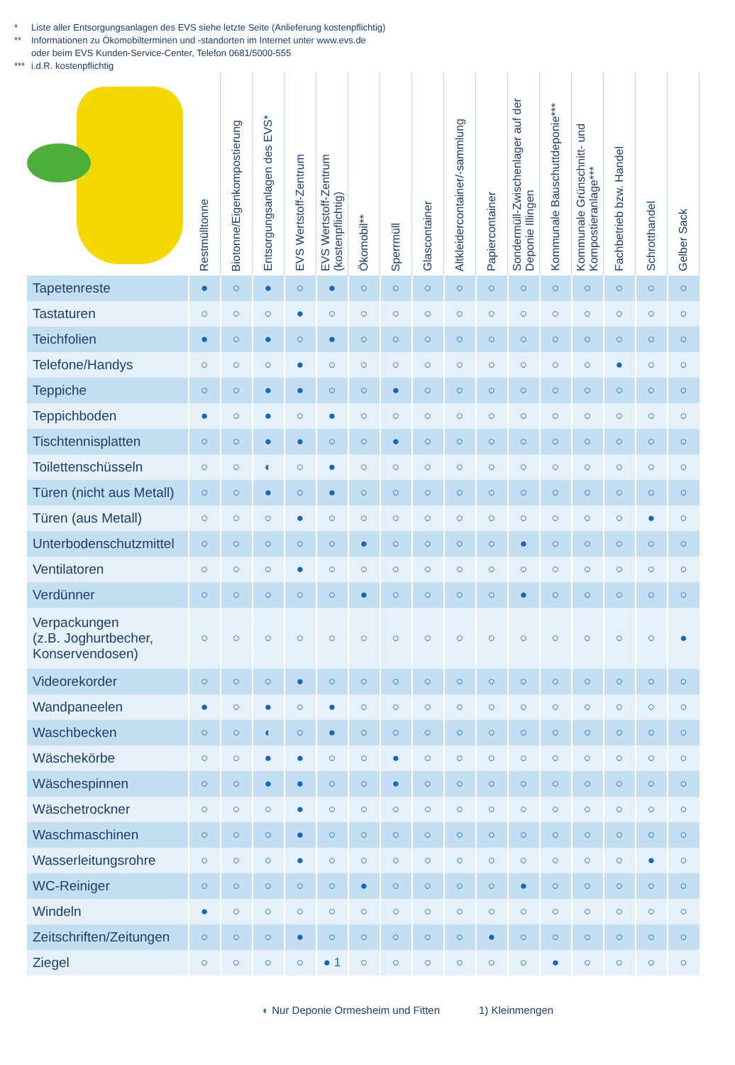* Liste aller Entsorgungsanlagen des EVS siehe letzte Seite (Anlieferung kostenpflichtig)
** Informationen zu Ökomobilterminen und -standorten im Internet unter www.evs.de
oder beim EVS Kunden-Service-Center, Telefon 0681/5000-555
*** i.d.R. kostenpflichtig
| | Restmülltonne | Biotonne/Eigenkompostierung | Entsorgungsanlagen des EVS* | EVS Wertstoff-Zentrum | EVS Wertstoff-Zentrum (kostenpflichtig) | Ökomobil** | Sperrmüll | Glascontainer | Altkleidercontainer/-sammlung | Papiercontainer | Sondermüll-Zwischenlager auf der Deponie Illingen | Kommunale Bauschuttdeponie*** | Kommunale Grünschnitt- und Kompostieranlage*** | Fachbetrieb bzw. Handel | Schrotthandel | Gelber Sack |
| --- | --- | --- | --- | --- | --- | --- | --- | --- | --- | --- | --- | --- | --- | --- | --- | --- |
| Tapetenreste | ● | ○ | ● | ○ | ● | ○ | ○ | ○ | ○ | ○ | ○ | ○ | ○ | ○ | ○ | ○ |
| Tastaturen | ○ | ○ | ○ | ● | ○ | ○ | ○ | ○ | ○ | ○ | ○ | ○ | ○ | ○ | ○ | ○ |
| Teichfolien | ● | ○ | ● | ○ | ● | ○ | ○ | ○ | ○ | ○ | ○ | ○ | ○ | ○ | ○ | ○ |
| Telefone/Handys | ○ | ○ | ○ | ● | ○ | ○ | ○ | ○ | ○ | ○ | ○ | ○ | ○ | ● | ○ | ○ |
| Teppiche | ○ | ○ | ● | ● | ○ | ○ | ● | ○ | ○ | ○ | ○ | ○ | ○ | ○ | ○ | ○ |
| Teppichboden | ● | ○ | ● | ○ | ● | ○ | ○ | ○ | ○ | ○ | ○ | ○ | ○ | ○ | ○ | ○ |
| Tischtennisplatten | ○ | ○ | ● | ● | ○ | ○ | ● | ○ | ○ | ○ | ○ | ○ | ○ | ○ | ○ | ○ |
| Toilettenschüsseln | ○ | ○ | ◐ | ○ | ● | ○ | ○ | ○ | ○ | ○ | ○ | ○ | ○ | ○ | ○ | ○ |
| Türen (nicht aus Metall) | ○ | ○ | ● | ○ | ● | ○ | ○ | ○ | ○ | ○ | ○ | ○ | ○ | ○ | ○ | ○ |
| Türen (aus Metall) | ○ | ○ | ○ | ● | ○ | ○ | ○ | ○ | ○ | ○ | ○ | ○ | ○ | ○ | ● | ○ |
| Unterbodenschutzmittel | ○ | ○ | ○ | ○ | ○ | ● | ○ | ○ | ○ | ○ | ● | ○ | ○ | ○ | ○ | ○ |
| Ventilatoren | ○ | ○ | ○ | ● | ○ | ○ | ○ | ○ | ○ | ○ | ○ | ○ | ○ | ○ | ○ | ○ |
| Verdünner | ○ | ○ | ○ | ○ | ○ | ● | ○ | ○ | ○ | ○ | ● | ○ | ○ | ○ | ○ | ○ |
| Verpackungen (z.B. Joghurtbecher, Konservendosen) | ○ | ○ | ○ | ○ | ○ | ○ | ○ | ○ | ○ | ○ | ○ | ○ | ○ | ○ | ○ | ● |
| Videorekorder | ○ | ○ | ○ | ● | ○ | ○ | ○ | ○ | ○ | ○ | ○ | ○ | ○ | ○ | ○ | ○ |
| Wandpaneelen | ● | ○ | ● | ○ | ● | ○ | ○ | ○ | ○ | ○ | ○ | ○ | ○ | ○ | ○ | ○ |
| Waschbecken | ○ | ○ | ◐ | ○ | ● | ○ | ○ | ○ | ○ | ○ | ○ | ○ | ○ | ○ | ○ | ○ |
| Wäschekörbe | ○ | ○ | ● | ● | ○ | ○ | ● | ○ | ○ | ○ | ○ | ○ | ○ | ○ | ○ | ○ |
| Wäschespinnen | ○ | ○ | ● | ● | ○ | ○ | ● | ○ | ○ | ○ | ○ | ○ | ○ | ○ | ○ | ○ |
| Wäschetrockner | ○ | ○ | ○ | ● | ○ | ○ | ○ | ○ | ○ | ○ | ○ | ○ | ○ | ○ | ○ | ○ |
| Waschmaschinen | ○ | ○ | ○ | ● | ○ | ○ | ○ | ○ | ○ | ○ | ○ | ○ | ○ | ○ | ○ | ○ |
| Wasserleitungsrohre | ○ | ○ | ○ | ● | ○ | ○ | ○ | ○ | ○ | ○ | ○ | ○ | ○ | ○ | ● | ○ |
| WC-Reiniger | ○ | ○ | ○ | ○ | ○ | ● | ○ | ○ | ○ | ○ | ● | ○ | ○ | ○ | ○ | ○ |
| Windeln | ● | ○ | ○ | ○ | ○ | ○ | ○ | ○ | ○ | ○ | ○ | ○ | ○ | ○ | ○ | ○ |
| Zeitschriften/Zeitungen | ○ | ○ | ○ | ● | ○ | ○ | ○ | ○ | ○ | ● | ○ | ○ | ○ | ○ | ○ | ○ |
| Ziegel | ○ | ○ | ○ | ○ | ● 1 | ○ | ○ | ○ | ○ | ○ | ○ | ● | ○ | ○ | ○ | ○ |
◐ Nur Deponie Ormesheim und Fitten
1) Kleinmengen